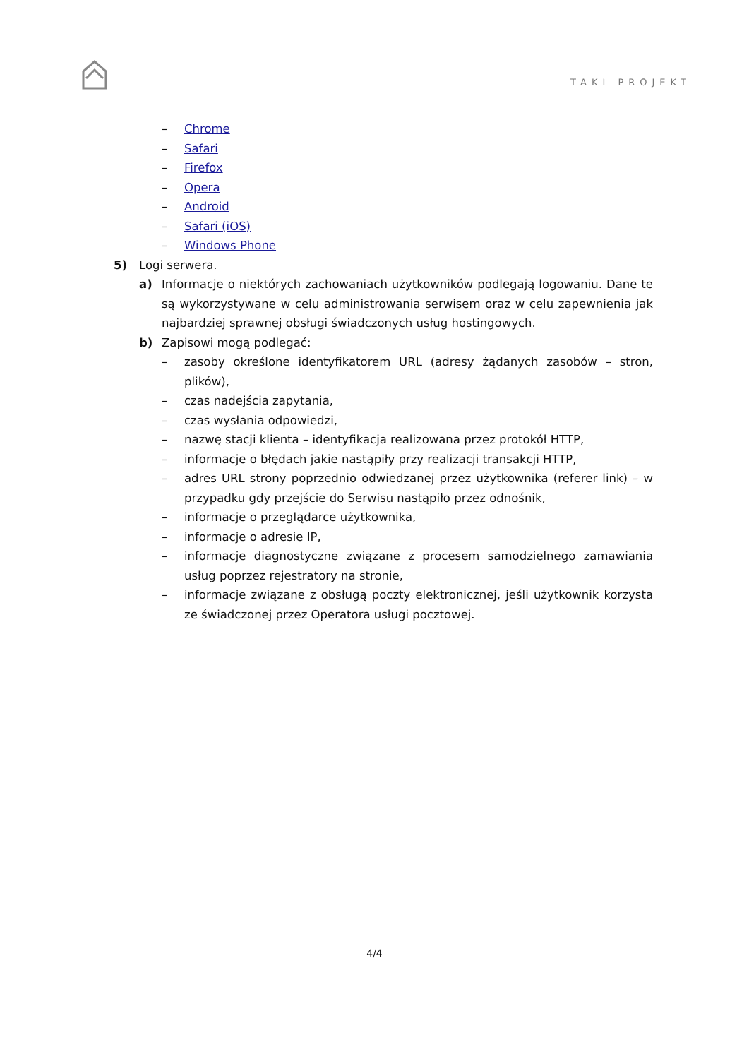TAKI PROJEKT
– Chrome
– Safari
– Firefox
– Opera
– Android
– Safari (iOS)
– Windows Phone
5) Logi serwera.
a) Informacje o niektórych zachowaniach użytkowników podlegają logowaniu. Dane te są wykorzystywane w celu administrowania serwisem oraz w celu zapewnienia jak najbardziej sprawnej obsługi świadczonych usług hostingowych.
b) Zapisowi mogą podlegać:
– zasoby określone identyfikatorem URL (adresy żądanych zasobów – stron, plików),
– czas nadejścia zapytania,
– czas wysłania odpowiedzi,
– nazwę stacji klienta – identyfikacja realizowana przez protokół HTTP,
– informacje o błędach jakie nastąpiły przy realizacji transakcji HTTP,
– adres URL strony poprzednio odwiedzanej przez użytkownika (referer link) – w przypadku gdy przejście do Serwisu nastąpiło przez odnośnik,
– informacje o przeglądarce użytkownika,
– informacje o adresie IP,
– informacje diagnostyczne związane z procesem samodzielnego zamawiania usług poprzez rejestratory na stronie,
– informacje związane z obsługą poczty elektronicznej, jeśli użytkownik korzysta ze świadczonej przez Operatora usługi pocztowej.
4/4